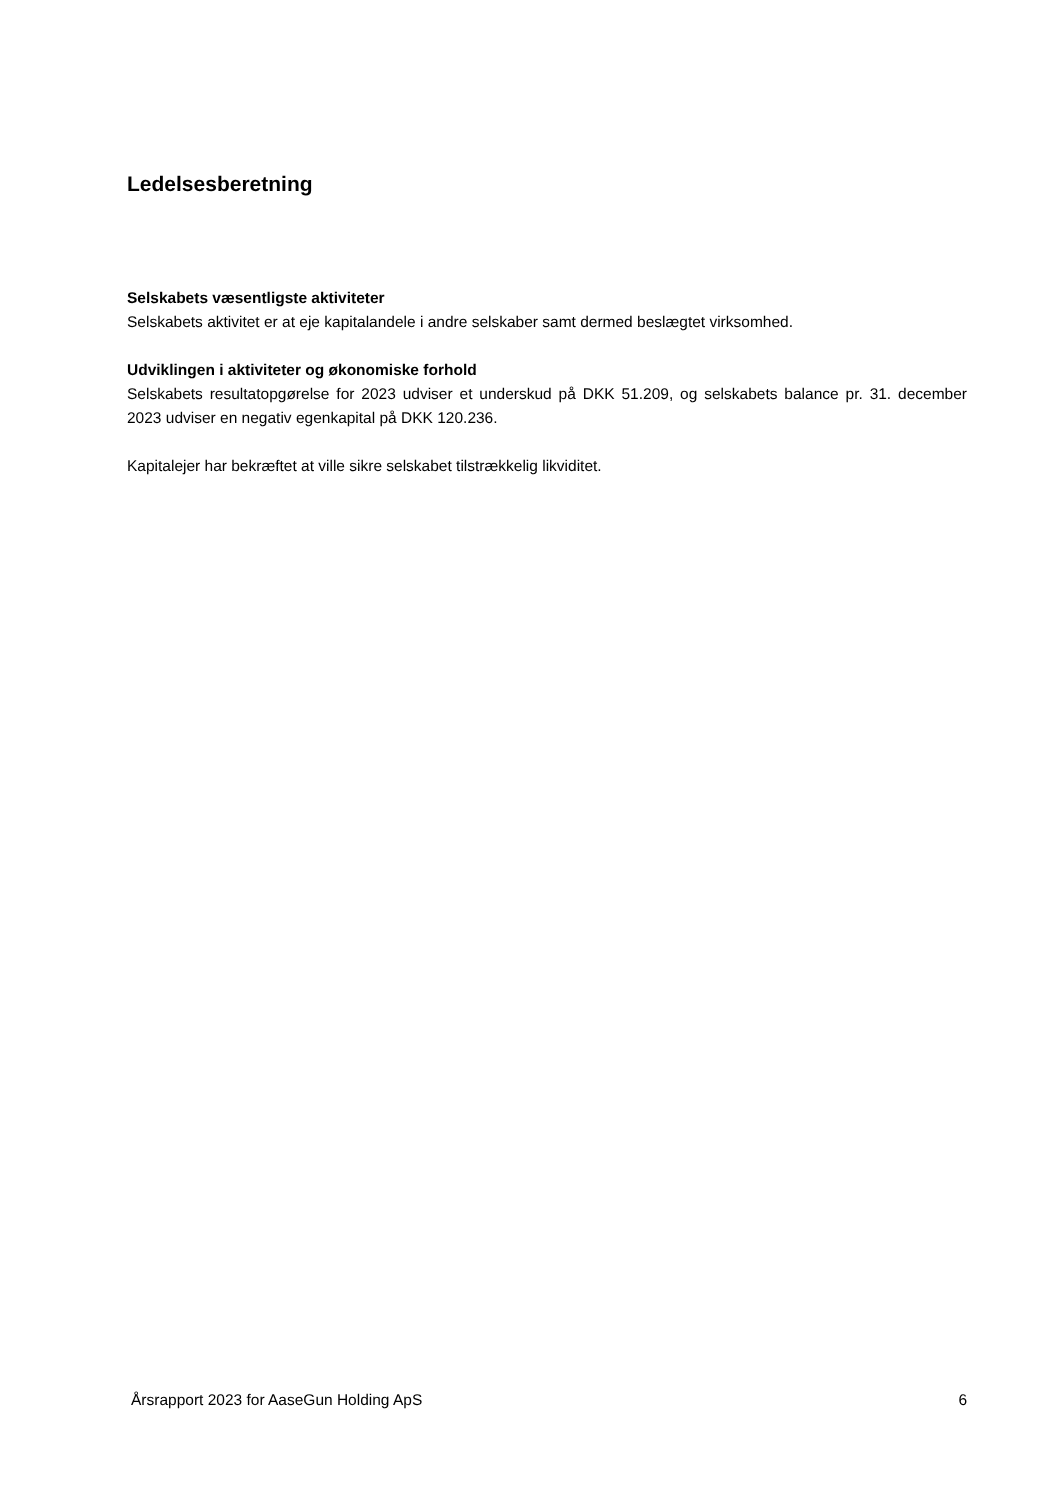Ledelsesberetning
Selskabets væsentligste aktiviteter
Selskabets aktivitet er at eje kapitalandele i andre selskaber samt dermed beslægtet virksomhed.
Udviklingen i aktiviteter og økonomiske forhold
Selskabets resultatopgørelse for 2023 udviser et underskud på DKK 51.209, og selskabets balance pr. 31. december 2023 udviser en negativ egenkapital på DKK 120.236.
Kapitalejer har bekræftet at ville sikre selskabet tilstrækkelig likviditet.
Årsrapport 2023 for AaseGun Holding ApS 6